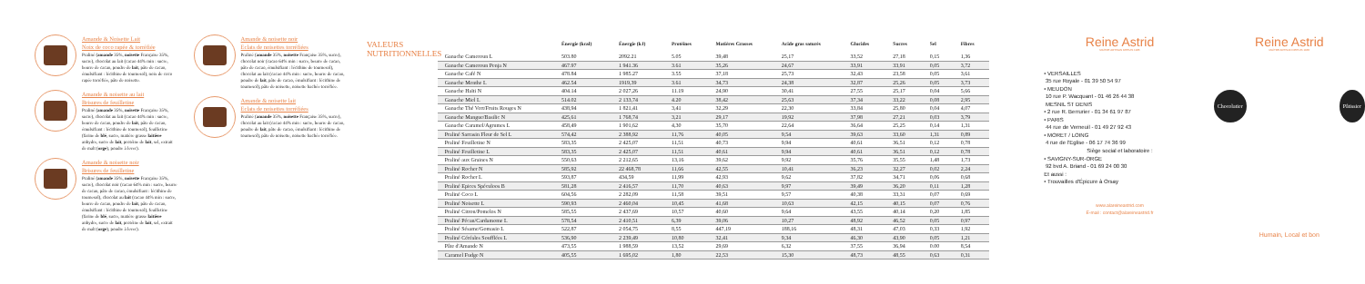Amande & Noisette Lait
Noix de coco rapée & torréfiée
Praliné (amande 35%, noisette Française 35%, sucre), chocolat au lait (cacao 44% min : sucre, beurre de cacao, poudre de lait, pâte de cacao, émulsifiant : lécithine de tournesol), noix de coco rapée torréfiée, pâte de noisette.
Amande & noisette au lait
Brisures de feuilletine
Praliné (amande 35%, noisette Française 35%, sucre), chocolat au lait (cacao 44% min : sucre, beurre de cacao, poudre de lait, pâte de cacao, émulsifiant : lécithine de tournesol), feuilletine (farine de blé, sucre, matière grasse laitière anhydre, sucre de lait, protéine de lait, sel, extrait de malt (orge), poudre à lever).
Amande & noisette noir
Brisures de feuilletine
Praliné (amande 35%, noisette Française 35%, sucre), chocolat noir (cacao 64% min : sucre, beurre de cacao, pâte de cacao, émulsifiant : lécithine de tournesol), chocolat au lait (cacao 44% min : sucre, beurre de cacao, poudre de lait, pâte de cacao, émulsifiant : lécithine de tournesol), feuilletine (farine de blé, sucre, matière grasse laitière anhydre, sucre de lait, protéine de lait, sel, extrait de malt (orge), poudre à lever).
Amande & noisette noir
Eclats de noisettes torréfiées
Praliné (amande 35%, noisette Française 35%, sucre), chocolat noir (cacao 64% min : sucre, beurre de cacao, pâte de cacao, émulsifiant : lécithine de tournesol), chocolat au lait (cacao 44% min : sucre, beurre de cacao, poudre de lait, pâte de cacao, émulsifiant : lécithine de tournesol), pâte de noisette, noisette hachée torréfiée.
Amande & noisette lait
Eclats de noisettes torréfiées
Praliné (amande 35%, noisette Française 35%, sucre), chocolat au lait (cacao 44% min : sucre, beurre de cacao, poudre de lait, pâte de cacao, émulsifiant : lécithine de tournesol), pâte de noisette, noisette hachée torréfiée.
VALEURS NUTRITIONNELLES
| | Énergie (kcal) | Énergie (kJ) | Protéines | Matières Grasses | Acide gras saturés | Glucides | Sucres | Sel | Fibres |
| --- | --- | --- | --- | --- | --- | --- | --- | --- | --- |
| Ganache Cameroun L | 503.80 | 2092.21 | 5.05 | 39,48 | 25,17 | 33,52 | 27,18 | 0,15 | 1,36 |
| Ganache Cameroun Penja N | 467.97 | 1 941.36 | 3.61 | 35,26 | 24,67 | 33,91 | 33,91 | 0,05 | 3,72 |
| Ganache Café N | 478.84 | 1 985.27 | 3.55 | 37,18 | 25,73 | 32,43 | 23,58 | 0,05 | 3,61 |
| Ganache Menthe L | 462.54 | 1919,39 | 3.61 | 34,73 | 24,38 | 32,87 | 25,26 | 0,05 | 3,73 |
| Ganache Haïti N | 404.14 | 2 027,26 | 11.19 | 24,90 | 30,41 | 27,55 | 25,17 | 0,04 | 5,66 |
| Ganache Miel L | 514.02 | 2 133,74 | 4.20 | 38,42 | 25,63 | 37,34 | 33,22 | 0,08 | 2,95 |
| Ganache Thé Vert/Fruits Rouges N | 438,94 | 1 821,41 | 3,41 | 32,29 | 22,30 | 33,84 | 25,80 | 0,04 | 4,07 |
| Ganache Mangue/Basilic N | 425,61 | 1 768,74 | 3,21 | 29,17 | 19,92 | 37,98 | 27,21 | 0,03 | 3,79 |
| Ganache Caramel/Agrumes L | 458,49 | 1 901,62 | 4,30 | 35,70 | 22,64 | 36,64 | 25,25 | 0,14 | 1,31 |
| Praliné Sarrasin Fleur de Sel L | 574,42 | 2 388,92 | 11,76 | 40,05 | 9,54 | 39,63 | 33,60 | 1,31 | 0,89 |
| Praliné Feuilletine N | 583,35 | 2 425,07 | 11,51 | 40,73 | 9,94 | 40,61 | 36,51 | 0,12 | 0,78 |
| Praliné Feuilletine L | 583,35 | 2 425,07 | 11,51 | 40,61 | 9,94 | 40,61 | 36,51 | 0,12 | 0,78 |
| Praliné aux Graines N | 550,63 | 2 212,65 | 13,16 | 39,62 | 9,92 | 35,76 | 35,55 | 1,48 | 1,73 |
| Praliné Rocher N | 585,92 | 22 468,78 | 11,66 | 42,55 | 10,41 | 36,23 | 32,27 | 0,02 | 2,24 |
| Praliné Rocher L | 593,87 | 434,59 | 11,99 | 42,93 | 9,62 | 37,82 | 34,71 | 0,06 | 0,68 |
| Praliné Epices Spéculoos B | 581,28 | 2 416,57 | 11,70 | 40,63 | 9,97 | 39,49 | 36,20 | 0,11 | 1,28 |
| Praliné Coco L | 604,56 | 2 282,09 | 11,58 | 39,51 | 9,57 | 40,38 | 33,31 | 0,07 | 0,69 |
| Praliné Noisette L | 590,93 | 2 460,04 | 10,45 | 41,68 | 10,63 | 42,15 | 40,15 | 0,07 | 0,76 |
| Praliné Citron/Pomelos N | 585,55 | 2 437,69 | 10,57 | 40,60 | 9,64 | 43,55 | 40,14 | 0,20 | 1,85 |
| Praliné Pécan/Cardamome L | 578,54 | 2 410,51 | 6,39 | 39,06 | 10,27 | 48,92 | 46,52 | 0,05 | 0,97 |
| Praliné Sésame/Gomasio L | 522,87 | 2 054,75 | 8,55 | 447,19 | 188,16 | 48,31 | 47,03 | 0,33 | 1,92 |
| Praliné Céréales Soufflées L | 536,90 | 2 239,49 | 10,80 | 32,41 | 9,34 | 46,30 | 43,90 | 0,05 | 1,21 |
| Pâte d'Amande N | 473,55 | 1 988,59 | 13,52 | 29,69 | 6,32 | 37,55 | 36,94 | 0.00 | 8,54 |
| Caramel Fudge N | 405,55 | 1 695,02 | 1,80 | 22,53 | 15,30 | 48,73 | 48,55 | 0,63 | 0,31 |
Reine Astrid
MAÎTRE ARTISAN DEPUIS 1935
• VERSAILLES
35 rue Royale - 01 39 50 54 97
• MEUDON
10 rue P. Wacquant - 01 46 26 44 38
MESNIL ST DENIS
• 2 rue R. Berrurier - 01 34 61 97 87
• PARIS
44 rue de Verneuil - 01 49 27 92 43
• MORET / LOING
4 rue de l'Eglise - 06 17 74 36 99
Siège social et laboratoire :
• SAVIGNY-SUR-ORGE
92 bvd A. Briand - 01 69 24 00 30
Et aussi :
• Trouvailles d'Épicure à Orsay
www.alareineastrid.com
E-mail : contact@alareineastrid.fr
Reine Astrid
MAÎTRE ARTISAN DEPUIS 1935
Chocolatier Pâtissier
Humain, Local et bon